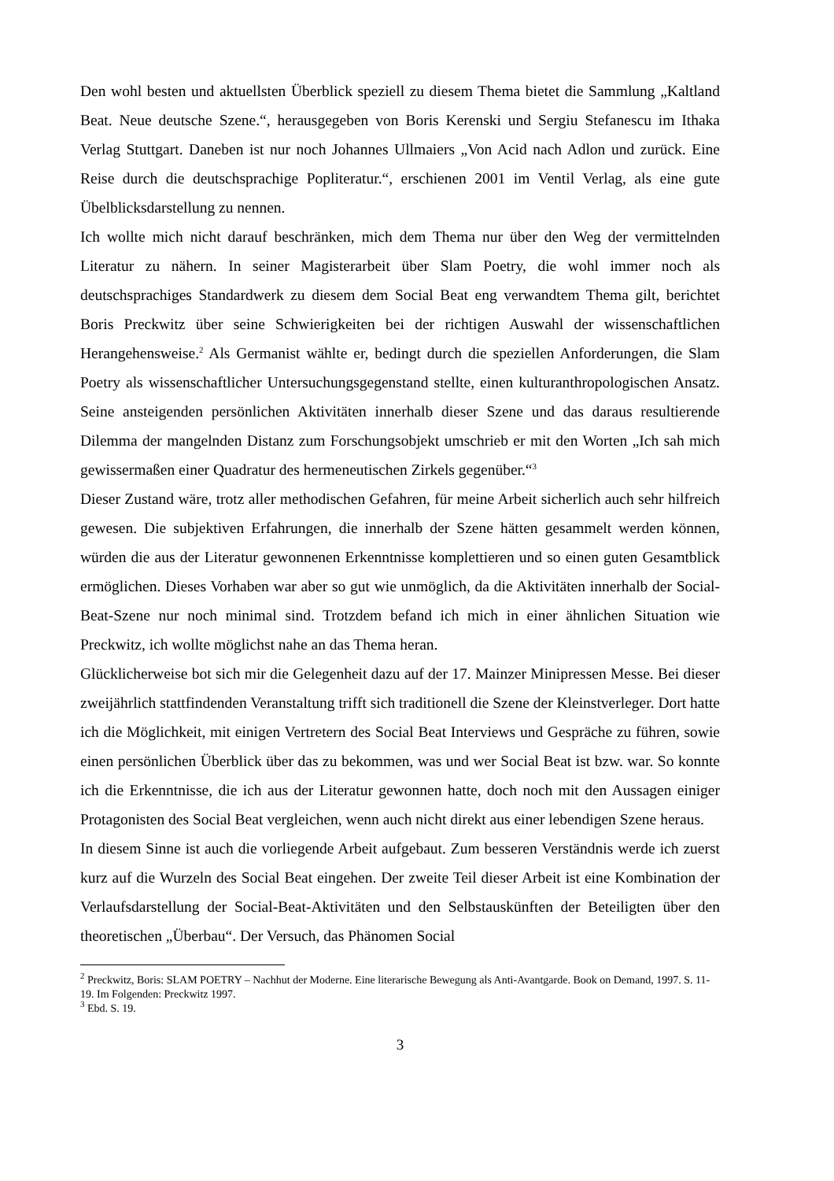Den wohl besten und aktuellsten Überblick speziell zu diesem Thema bietet die Sammlung „Kaltland Beat. Neue deutsche Szene.“, herausgegeben von Boris Kerenski und Sergiu Stefanescu im Ithaka Verlag Stuttgart. Daneben ist nur noch Johannes Ullmaiers „Von Acid nach Adlon und zurück. Eine Reise durch die deutschsprachige Popliteratur.“, erschienen 2001 im Ventil Verlag, als eine gute Übelblicksdarstellung zu nennen.
Ich wollte mich nicht darauf beschränken, mich dem Thema nur über den Weg der vermittelnden Literatur zu nähern. In seiner Magisterarbeit über Slam Poetry, die wohl immer noch als deutschsprachiges Standardwerk zu diesem dem Social Beat eng verwandtem Thema gilt, berichtet Boris Preckwitz über seine Schwierigkeiten bei der richtigen Auswahl der wissenschaftlichen Herangehensweise.<sup>2</sup> Als Germanist wählte er, bedingt durch die speziellen Anforderungen, die Slam Poetry als wissenschaftlicher Untersuchungsgegenstand stellte, einen kulturanthropologischen Ansatz. Seine ansteigenden persönlichen Aktivitäten innerhalb dieser Szene und das daraus resultierende Dilemma der mangelnden Distanz zum Forschungsobjekt umschrieb er mit den Worten „Ich sah mich gewissermaßen einer Quadratur des hermeneutischen Zirkels gegenüber.“<sup>3</sup>
Dieser Zustand wäre, trotz aller methodischen Gefahren, für meine Arbeit sicherlich auch sehr hilfreich gewesen. Die subjektiven Erfahrungen, die innerhalb der Szene hätten gesammelt werden können, würden die aus der Literatur gewonnenen Erkenntnisse komplettieren und so einen guten Gesamtblick ermöglichen. Dieses Vorhaben war aber so gut wie unmöglich, da die Aktivitäten innerhalb der Social-Beat-Szene nur noch minimal sind. Trotzdem befand ich mich in einer ähnlichen Situation wie Preckwitz, ich wollte möglichst nahe an das Thema heran.
Glücklicherweise bot sich mir die Gelegenheit dazu auf der 17. Mainzer Minipressen Messe. Bei dieser zweijährlich stattfindenden Veranstaltung trifft sich traditionell die Szene der Kleinstverleger. Dort hatte ich die Möglichkeit, mit einigen Vertretern des Social Beat Interviews und Gespräche zu führen, sowie einen persönlichen Überblick über das zu bekommen, was und wer Social Beat ist bzw. war. So konnte ich die Erkenntnisse, die ich aus der Literatur gewonnen hatte, doch noch mit den Aussagen einiger Protagonisten des Social Beat vergleichen, wenn auch nicht direkt aus einer lebendigen Szene heraus.
In diesem Sinne ist auch die vorliegende Arbeit aufgebaut. Zum besseren Verständnis werde ich zuerst kurz auf die Wurzeln des Social Beat eingehen. Der zweite Teil dieser Arbeit ist eine Kombination der Verlaufsdarstellung der Social-Beat-Aktivitäten und den Selbstauskünften der Beteiligten über den theoretischen „Überbau“. Der Versuch, das Phänomen Social
<sup>2</sup> Preckwitz, Boris: SLAM POETRY – Nachhut der Moderne. Eine literarische Bewegung als Anti-Avantgarde. Book on Demand, 1997. S. 11-19. Im Folgenden: Preckwitz 1997.
<sup>3</sup> Ebd. S. 19.
3